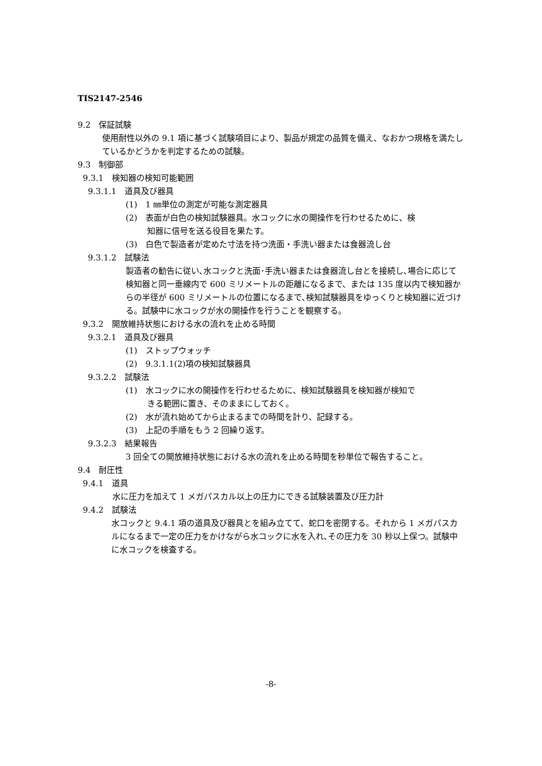TIS2147-2546
9.2　保証試験
使用耐性以外の 9.1 項に基づく試験項目により、製品が規定の品質を備え、なおかつ規格を満たしているかどうかを判定するための試験。
9.3　制御部
9.3.1　検知器の検知可能範囲
9.3.1.1　道具及び器具
(1)　1 ㎜単位の測定が可能な測定器具
(2)　表面が白色の検知試験器具。水コックに水の開操作を行わせるために、検
知器に信号を送る役目を果たす。
(3)　白色で製造者が定めた寸法を持つ洗面・手洗い器または食器流し台
9.3.1.2　試験法
製造者の勧告に従い､水コックと洗面･手洗い器または食器流し台とを接続し､場合に応じて検知器と同一垂線内で 600 ミリメートルの距離になるまで、または 135 度以内で検知器からの半径が 600 ミリメートルの位置になるまで､検知試験器具をゆっくりと検知器に近づける。試験中に水コックが水の開操作を行うことを観察する。
9.3.2　開放維持状態における水の流れを止める時間
9.3.2.1　道具及び器具
(1)　ストップウォッチ
(2)　9.3.1.1(2)項の検知試験器具
9.3.2.2　試験法
(1)　水コックに水の開操作を行わせるために、検知試験器具を検知器が検知で
きる範囲に置き、そのままにしておく。
(2)　水が流れ始めてから止まるまでの時間を計り、記録する。
(3)　上記の手順をもう 2 回繰り返す。
9.3.2.3　結果報告
3 回全ての開放維持状態における水の流れを止める時間を秒単位で報告すること。
9.4　耐圧性
9.4.1　道具
水に圧力を加えて 1 メガパスカル以上の圧力にできる試験装置及び圧力計
9.4.2　試験法
水コックと 9.4.1 項の道具及び器具とを組み立てて、蛇口を密閉する。それから 1 メガパスカルになるまで一定の圧力をかけながら水コックに水を入れ､その圧力を 30 秒以上保つ。試験中に水コックを検査する。
-8-